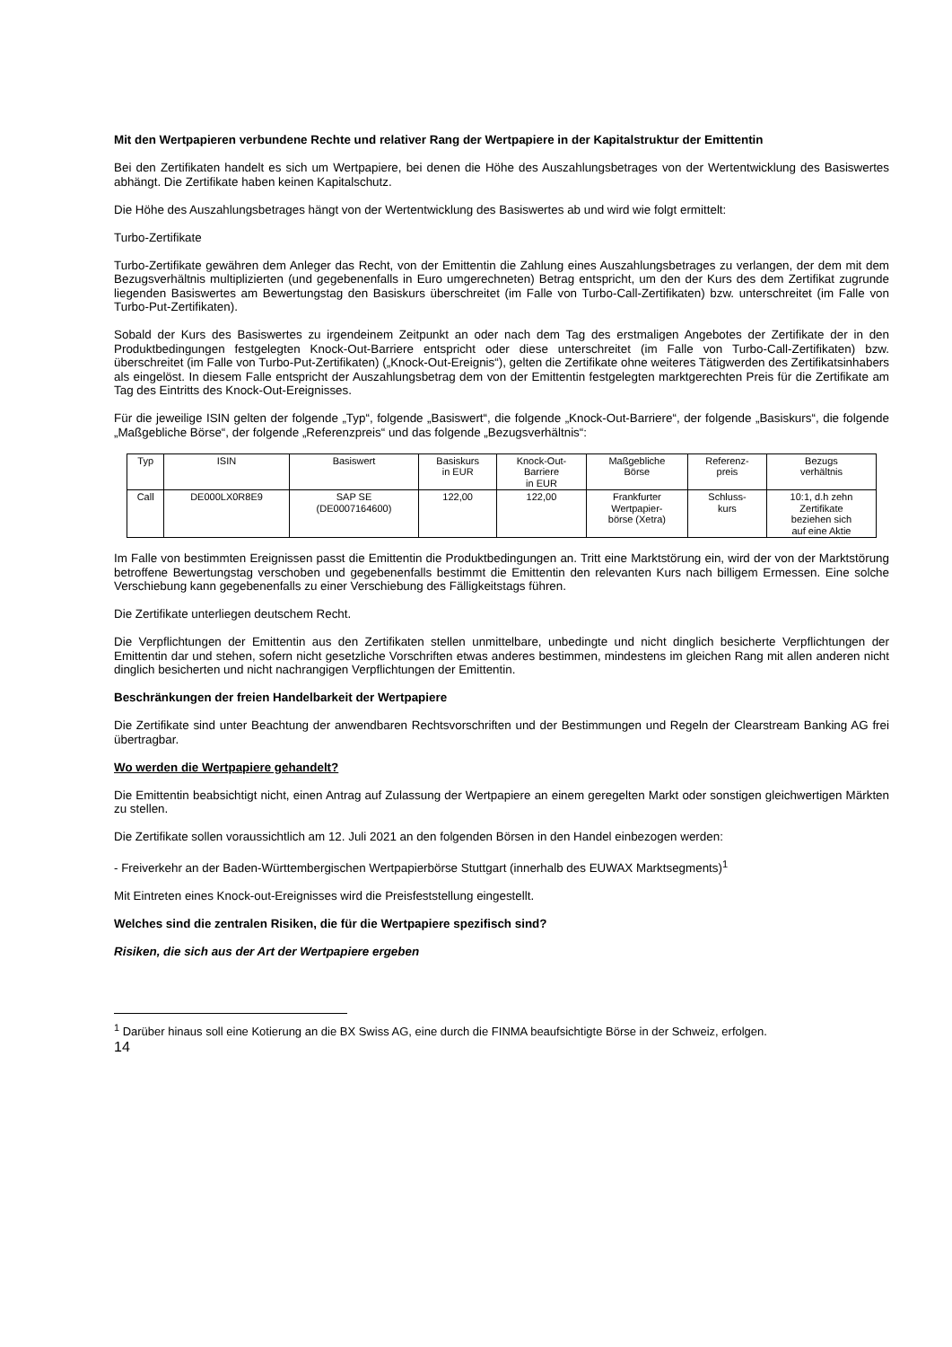Mit den Wertpapieren verbundene Rechte und relativer Rang der Wertpapiere in der Kapitalstruktur der Emittentin
Bei den Zertifikaten handelt es sich um Wertpapiere, bei denen die Höhe des Auszahlungsbetrages von der Wertentwicklung des Basiswertes abhängt. Die Zertifikate haben keinen Kapitalschutz.
Die Höhe des Auszahlungsbetrages hängt von der Wertentwicklung des Basiswertes ab und wird wie folgt ermittelt:
Turbo-Zertifikate
Turbo-Zertifikate gewähren dem Anleger das Recht, von der Emittentin die Zahlung eines Auszahlungsbetrages zu verlangen, der dem mit dem Bezugsverhältnis multiplizierten (und gegebenenfalls in Euro umgerechneten) Betrag entspricht, um den der Kurs des dem Zertifikat zugrunde liegenden Basiswertes am Bewertungstag den Basiskurs überschreitet (im Falle von Turbo-Call-Zertifikaten) bzw. unterschreitet (im Falle von Turbo-Put-Zertifikaten).
Sobald der Kurs des Basiswertes zu irgendeinem Zeitpunkt an oder nach dem Tag des erstmaligen Angebotes der Zertifikate der in den Produktbedingungen festgelegten Knock-Out-Barriere entspricht oder diese unterschreitet (im Falle von Turbo-Call-Zertifikaten) bzw. überschreitet (im Falle von Turbo-Put-Zertifikaten) („Knock-Out-Ereignis“), gelten die Zertifikate ohne weiteres Tätigwerden des Zertifikatsinhabers als eingelöst. In diesem Falle entspricht der Auszahlungsbetrag dem von der Emittentin festgelegten marktgerechten Preis für die Zertifikate am Tag des Eintritts des Knock-Out-Ereignisses.
Für die jeweilige ISIN gelten der folgende „Typ“, folgende „Basiswert“, die folgende „Knock-Out-Barriere“, der folgende „Basiskurs“, die folgende „Maßgebliche Börse“, der folgende „Referenzpreis“ und das folgende „Bezugsverhältnis“:
| Typ | ISIN | Basiswert | Basiskurs in EUR | Knock-Out- Barriere in EUR | Maßgebliche Börse | Referenz- preis | Bezugs verhältnis |
| Call | DE000LX0R8E9 | SAP SE (DE0007164600) | 122,00 | 122,00 | Frankfurter Wertpapier- börse (Xetra) | Schluss- kurs | 10:1, d.h zehn Zertifikate beziehen sich auf eine Aktie |
Im Falle von bestimmten Ereignissen passt die Emittentin die Produktbedingungen an. Tritt eine Marktstörung ein, wird der von der Marktstörung betroffene Bewertungstag verschoben und gegebenenfalls bestimmt die Emittentin den relevanten Kurs nach billigem Ermessen. Eine solche Verschiebung kann gegebenenfalls zu einer Verschiebung des Fälligkeitstags führen.
Die Zertifikate unterliegen deutschem Recht.
Die Verpflichtungen der Emittentin aus den Zertifikaten stellen unmittelbare, unbedingte und nicht dinglich besicherte Verpflichtungen der Emittentin dar und stehen, sofern nicht gesetzliche Vorschriften etwas anderes bestimmen, mindestens im gleichen Rang mit allen anderen nicht dinglich besicherten und nicht nachrangigen Verpflichtungen der Emittentin.
Beschränkungen der freien Handelbarkeit der Wertpapiere
Die Zertifikate sind unter Beachtung der anwendbaren Rechtsvorschriften und der Bestimmungen und Regeln der Clearstream Banking AG frei übertragbar.
Wo werden die Wertpapiere gehandelt?
Die Emittentin beabsichtigt nicht, einen Antrag auf Zulassung der Wertpapiere an einem geregelten Markt oder sonstigen gleichwertigen Märkten zu stellen.
Die Zertifikate sollen voraussichtlich am 12. Juli 2021 an den folgenden Börsen in den Handel einbezogen werden:
- Freiverkehr an der Baden-Württembergischen Wertpapierbörse Stuttgart (innerhalb des EUWAX Marktsegments)<sup>1</sup>
Mit Eintreten eines Knock-out-Ereignisses wird die Preisfeststellung eingestellt.
Welches sind die zentralen Risiken, die für die Wertpapiere spezifisch sind?
Risiken, die sich aus der Art der Wertpapiere ergeben
<sup>1</sup> Darüber hinaus soll eine Kotierung an die BX Swiss AG, eine durch die FINMA beaufsichtigte Börse in der Schweiz, erfolgen.
14